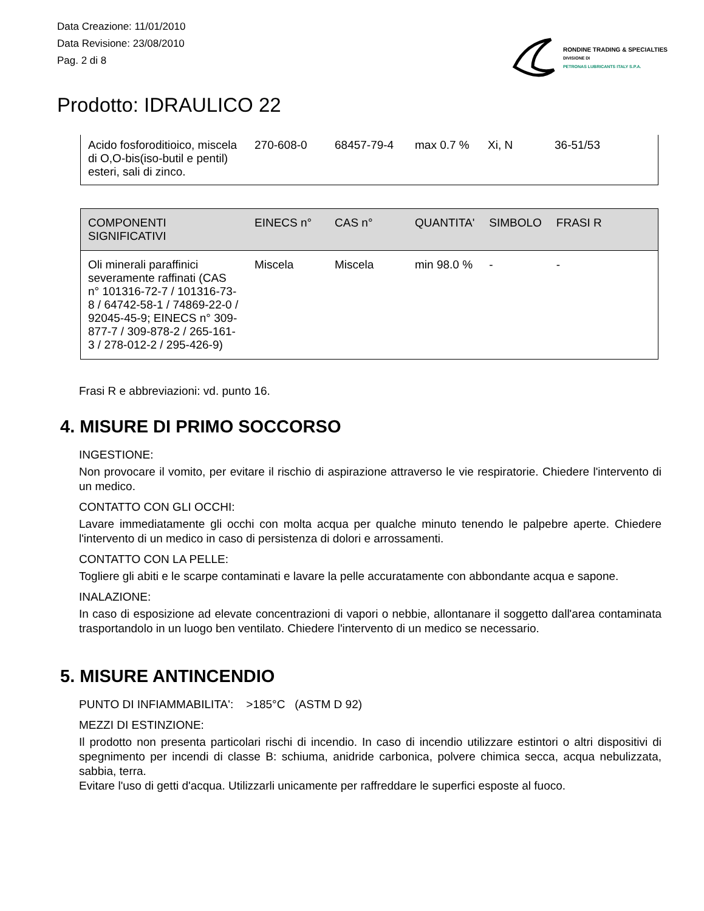Data Creazione: 11/01/2010
Data Revisione: 23/08/2010
Pag. 2 di 8
RONDINE TRADING & SPECIALTIES
DIVISIONE DI
PETRONAS LUBRICANTS ITALY S.P.A.
Prodotto: IDRAULICO 22
| Acido fosforoditioico, miscela di O,O-bis(iso-butil e pentil) esteri, sali di zinco. | 270-608-0 | 68457-79-4 | max 0.7 % | Xi, N | 36-51/53 |
| COMPONENTI SIGNIFICATIVI | EINECS n° | CAS n° | QUANTITA' | SIMBOLO | FRASI R |
| Oli minerali paraffinici severamente raffinati (CAS n° 101316-72-7 / 101316-73-8 / 64742-58-1 / 74869-22-0 / 92045-45-9; EINECS n° 309-877-7 / 309-878-2 / 265-161-3 / 278-012-2 / 295-426-9) | Miscela | Miscela | min 98.0 % | - | - |
Frasi R e abbreviazioni: vd. punto 16.
4. MISURE DI PRIMO SOCCORSO
INGESTIONE:
Non provocare il vomito, per evitare il rischio di aspirazione attraverso le vie respiratorie. Chiedere l'intervento di un medico.
CONTATTO CON GLI OCCHI:
Lavare immediatamente gli occhi con molta acqua per qualche minuto tenendo le palpebre aperte. Chiedere l'intervento di un medico in caso di persistenza di dolori e arrossamenti.
CONTATTO CON LA PELLE:
Togliere gli abiti e le scarpe contaminati e lavare la pelle accuratamente con abbondante acqua e sapone.
INALAZIONE:
In caso di esposizione ad elevate concentrazioni di vapori o nebbie, allontanare il soggetto dall'area contaminata trasportandolo in un luogo ben ventilato. Chiedere l'intervento di un medico se necessario.
5. MISURE ANTINCENDIO
PUNTO DI INFIAMMABILITA': >185°C (ASTM D 92)
MEZZI DI ESTINZIONE:
Il prodotto non presenta particolari rischi di incendio. In caso di incendio utilizzare estintori o altri dispositivi di spegnimento per incendi di classe B: schiuma, anidride carbonica, polvere chimica secca, acqua nebulizzata, sabbia, terra.
Evitare l'uso di getti d'acqua. Utilizzarli unicamente per raffreddare le superfici esposte al fuoco.